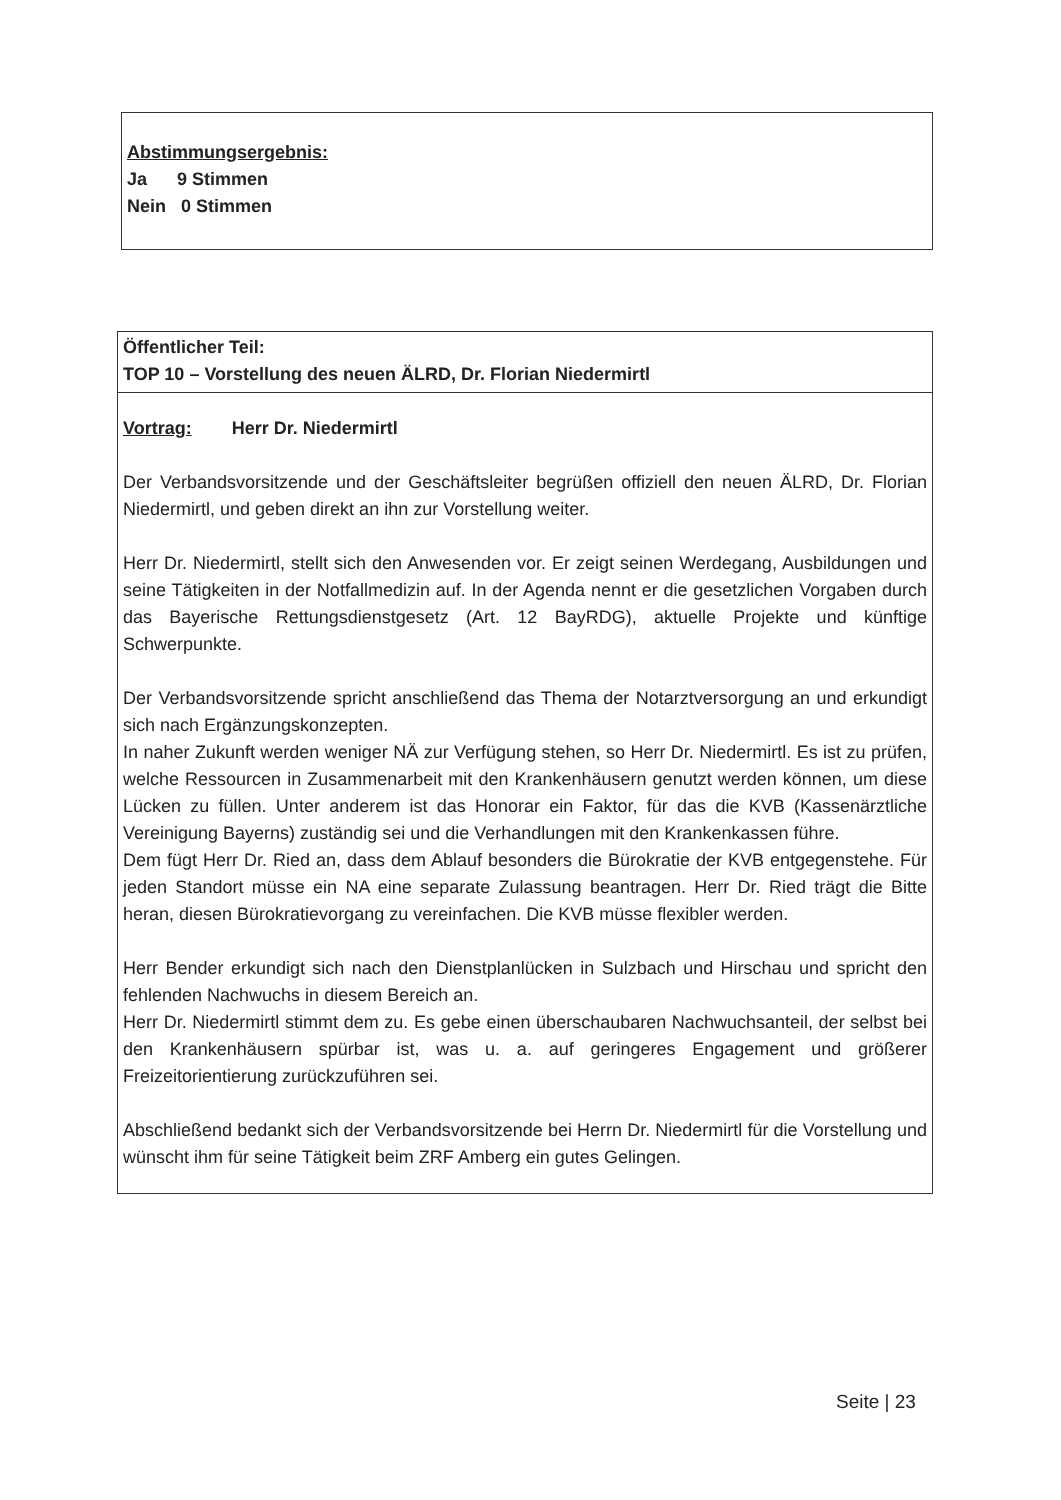Abstimmungsergebnis:
Ja 9 Stimmen
Nein 0 Stimmen
Öffentlicher Teil:
TOP 10 – Vorstellung des neuen ÄLRD, Dr. Florian Niedermirtl
Vortrag: Herr Dr. Niedermirtl
Der Verbandsvorsitzende und der Geschäftsleiter begrüßen offiziell den neuen ÄLRD, Dr. Florian Niedermirtl, und geben direkt an ihn zur Vorstellung weiter.
Herr Dr. Niedermirtl, stellt sich den Anwesenden vor. Er zeigt seinen Werdegang, Ausbildungen und seine Tätigkeiten in der Notfallmedizin auf. In der Agenda nennt er die gesetzlichen Vorgaben durch das Bayerische Rettungsdienstgesetz (Art. 12 BayRDG), aktuelle Projekte und künftige Schwerpunkte.
Der Verbandsvorsitzende spricht anschließend das Thema der Notarztversorgung an und erkundigt sich nach Ergänzungskonzepten.
In naher Zukunft werden weniger NÄ zur Verfügung stehen, so Herr Dr. Niedermirtl. Es ist zu prüfen, welche Ressourcen in Zusammenarbeit mit den Krankenhäusern genutzt werden können, um diese Lücken zu füllen. Unter anderem ist das Honorar ein Faktor, für das die KVB (Kassenärztliche Vereinigung Bayerns) zuständig sei und die Verhandlungen mit den Krankenkassen führe.
Dem fügt Herr Dr. Ried an, dass dem Ablauf besonders die Bürokratie der KVB entgegenstehe. Für jeden Standort müsse ein NA eine separate Zulassung beantragen. Herr Dr. Ried trägt die Bitte heran, diesen Bürokratievorgang zu vereinfachen. Die KVB müsse flexibler werden.
Herr Bender erkundigt sich nach den Dienstplanlücken in Sulzbach und Hirschau und spricht den fehlenden Nachwuchs in diesem Bereich an.
Herr Dr. Niedermirtl stimmt dem zu. Es gebe einen überschaubaren Nachwuchsanteil, der selbst bei den Krankenhäusern spürbar ist, was u. a. auf geringeres Engagement und größerer Freizeitorientierung zurückzuführen sei.
Abschließend bedankt sich der Verbandsvorsitzende bei Herrn Dr. Niedermirtl für die Vorstellung und wünscht ihm für seine Tätigkeit beim ZRF Amberg ein gutes Gelingen.
Seite | 23